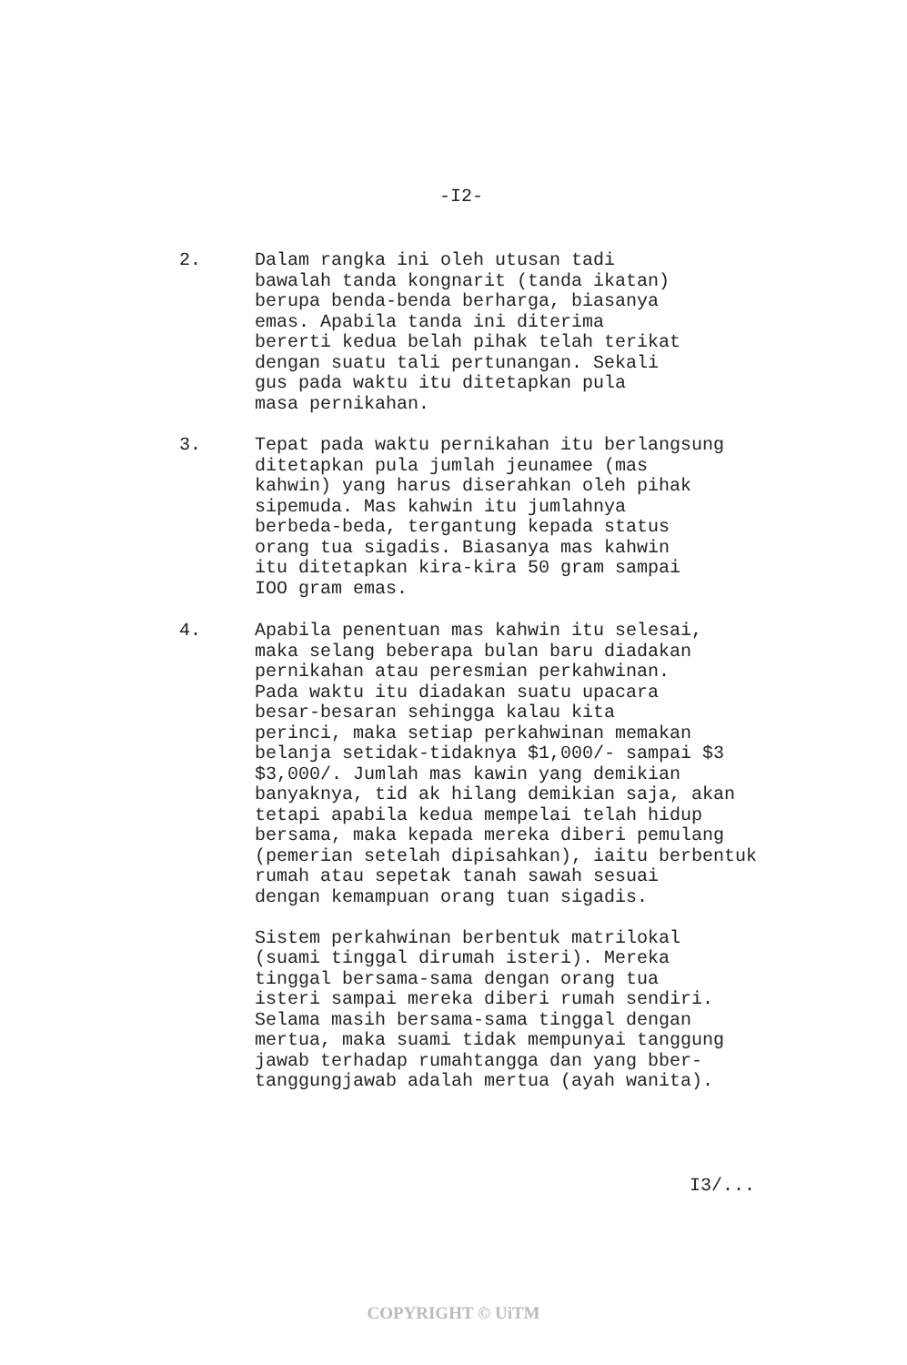-I2-
2. Dalam rangka ini oleh utusan tadi
bawalah tanda kongnarit (tanda ikatan)
berupa benda-benda berharga, biasanya
emas. Apabila tanda ini diterima
bererti kedua belah pihak telah terikat
dengan suatu tali pertunangan. Sekali
gus pada waktu itu ditetapkan pula
masa pernikahan.
3. Tepat pada waktu pernikahan itu berlangsung
ditetapkan pula jumlah jeunamee (mas
kahwin) yang harus diserahkan oleh pihak
sipemuda. Mas kahwin itu jumlahnya
berbeda-beda, tergantung kepada status
orang tua sigadis. Biasanya mas kahwin
itu ditetapkan kira-kira 50 gram sampai
IOO gram emas.
4. Apabila penentuan mas kahwin itu selesai,
maka selang beberapa bulan baru diadakan
pernikahan atau peresmian perkahwinan.
Pada waktu itu diadakan suatu upacara
besar-besaran sehingga kalau kita
perinci, maka setiap perkahwinan memakan
belanja setidak-tidaknya $1,000/- sampai $3
$3,000/. Jumlah mas kawin yang demikian
banyaknya, tid ak hilang demikian saja, akan
tetapi apabila kedua mempelai telah hidup
bersama, maka kepada mereka diberi pemulang
(pemerian setelah dipisahkan), iaitu berbentuk
rumah atau sepetak tanah sawah sesuai
dengan kemampuan orang tuan sigadis.
Sistem perkahwinan berbentuk matrilokal
(suami tinggal dirumah isteri). Mereka
tinggal bersama-sama dengan orang tua
isteri sampai mereka diberi rumah sendiri.
Selama masih bersama-sama tinggal dengan
mertua, maka suami tidak mempunyai tanggung
jawab terhadap rumahtangga dan yang bber-
tanggungjawab adalah mertua (ayah wanita).
I3/...
COPYRIGHT © UiTM